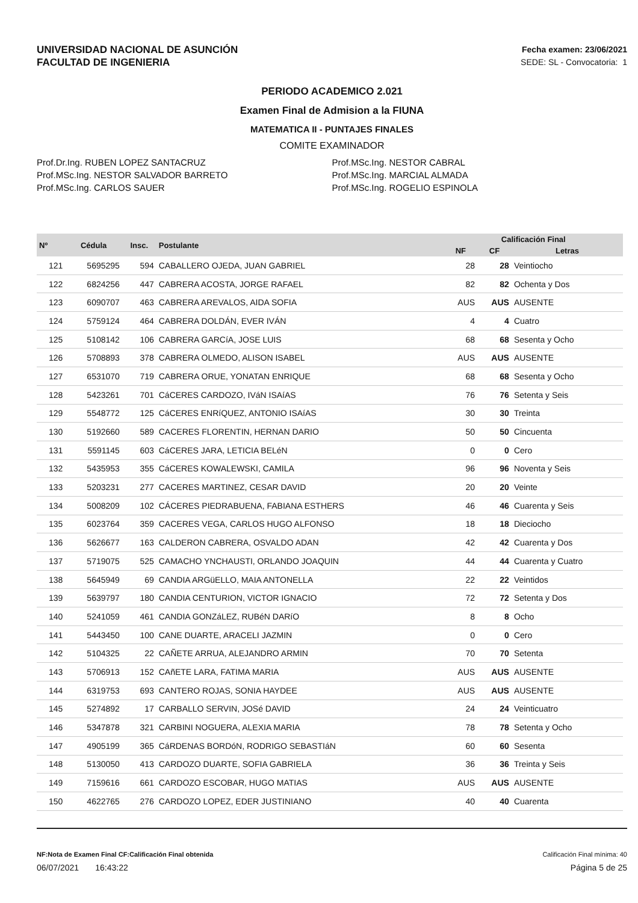UNIVERSIDAD NACIONAL DE ASUNCIÓN
FACULTAD DE INGENIERIA
Fecha examen: 23/06/2021
SEDE: SL - Convocatoria: 1
PERIODO ACADEMICO 2.021
Examen Final de Admision a la FIUNA
MATEMATICA II - PUNTAJES FINALES
COMITE EXAMINADOR
Prof.Dr.Ing. RUBEN LOPEZ SANTACRUZ
Prof.MSc.Ing. NESTOR SALVADOR BARRETO
Prof.MSc.Ing. CARLOS SAUER
Prof.MSc.Ing. NESTOR CABRAL
Prof.MSc.Ing. MARCIAL ALMADA
Prof.MSc.Ing. ROGELIO ESPINOLA
| Nº | Cédula | Insc. | Postulante | Calificación Final | | |
| --- | --- | --- | --- | --- | --- | --- |
| | | | | NF | CF | Letras |
| 121 | 5695295 | 594 | CABALLERO OJEDA, JUAN GABRIEL | 28 | 28 | Veintiocho |
| 122 | 6824256 | 447 | CABRERA ACOSTA, JORGE RAFAEL | 82 | 82 | Ochenta y Dos |
| 123 | 6090707 | 463 | CABRERA AREVALOS, AIDA SOFIA | AUS | AUS | AUSENTE |
| 124 | 5759124 | 464 | CABRERA DOLDÁN, EVER IVÁN | 4 | 4 | Cuatro |
| 125 | 5108142 | 106 | CABRERA GARCíA, JOSE LUIS | 68 | 68 | Sesenta y Ocho |
| 126 | 5708893 | 378 | CABRERA OLMEDO, ALISON ISABEL | AUS | AUS | AUSENTE |
| 127 | 6531070 | 719 | CABRERA ORUE, YONATAN ENRIQUE | 68 | 68 | Sesenta y Ocho |
| 128 | 5423261 | 701 | CáCERES CARDOZO, IVáN ISAíAS | 76 | 76 | Setenta y Seis |
| 129 | 5548772 | 125 | CáCERES ENRíQUEZ, ANTONIO ISAíAS | 30 | 30 | Treinta |
| 130 | 5192660 | 589 | CACERES FLORENTIN, HERNAN DARIO | 50 | 50 | Cincuenta |
| 131 | 5591145 | 603 | CáCERES JARA, LETICIA BELéN | 0 | 0 | Cero |
| 132 | 5435953 | 355 | CáCERES KOWALEWSKI, CAMILA | 96 | 96 | Noventa y Seis |
| 133 | 5203231 | 277 | CACERES MARTINEZ, CESAR DAVID | 20 | 20 | Veinte |
| 134 | 5008209 | 102 | CÁCERES PIEDRABUENA, FABIANA ESTHERS | 46 | 46 | Cuarenta y Seis |
| 135 | 6023764 | 359 | CACERES VEGA, CARLOS HUGO ALFONSO | 18 | 18 | Dieciocho |
| 136 | 5626677 | 163 | CALDERON CABRERA, OSVALDO ADAN | 42 | 42 | Cuarenta y Dos |
| 137 | 5719075 | 525 | CAMACHO YNCHAUSTI, ORLANDO JOAQUIN | 44 | 44 | Cuarenta y Cuatro |
| 138 | 5645949 | 69 | CANDIA ARGüELLO, MAIA ANTONELLA | 22 | 22 | Veintidos |
| 139 | 5639797 | 180 | CANDIA CENTURION, VICTOR IGNACIO | 72 | 72 | Setenta y Dos |
| 140 | 5241059 | 461 | CANDIA GONZáLEZ, RUBéN DARíO | 8 | 8 | Ocho |
| 141 | 5443450 | 100 | CANE DUARTE, ARACELI JAZMIN | 0 | 0 | Cero |
| 142 | 5104325 | 22 | CAÑETE ARRUA, ALEJANDRO ARMIN | 70 | 70 | Setenta |
| 143 | 5706913 | 152 | CAñETE LARA, FATIMA MARIA | AUS | AUS | AUSENTE |
| 144 | 6319753 | 693 | CANTERO ROJAS, SONIA HAYDEE | AUS | AUS | AUSENTE |
| 145 | 5274892 | 17 | CARBALLO SERVIN, JOSé DAVID | 24 | 24 | Veinticuatro |
| 146 | 5347878 | 321 | CARBINI NOGUERA, ALEXIA MARIA | 78 | 78 | Setenta y Ocho |
| 147 | 4905199 | 365 | CáRDENAS BORDóN, RODRIGO SEBASTIáN | 60 | 60 | Sesenta |
| 148 | 5130050 | 413 | CARDOZO DUARTE, SOFIA GABRIELA | 36 | 36 | Treinta y Seis |
| 149 | 7159616 | 661 | CARDOZO ESCOBAR, HUGO MATIAS | AUS | AUS | AUSENTE |
| 150 | 4622765 | 276 | CARDOZO LOPEZ, EDER JUSTINIANO | 40 | 40 | Cuarenta |
NF:Nota de Examen Final CF:Calificación Final obtenida
06/07/2021 16:43:22
Calificación Final mínima: 40
Página 5 de 25